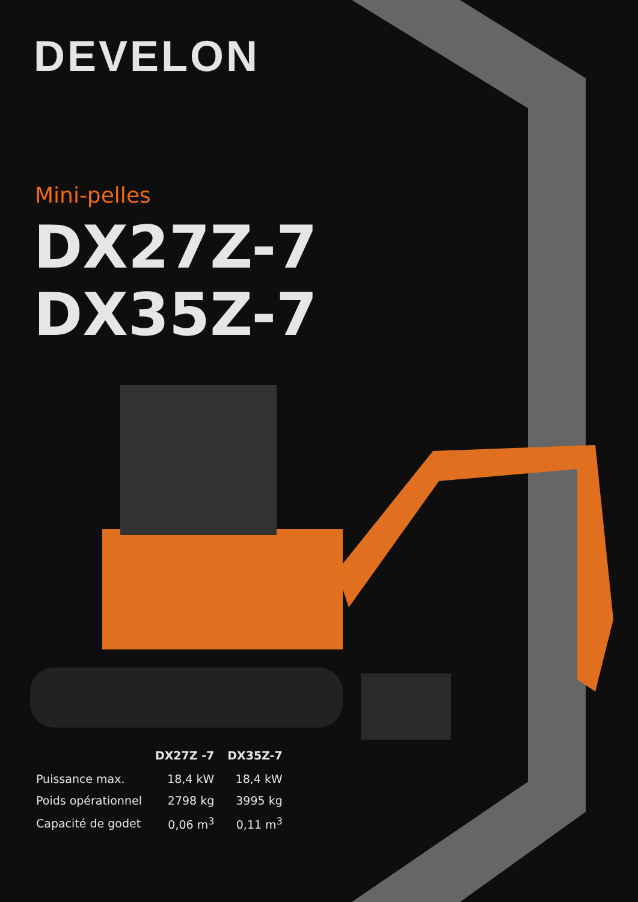DEVELON
Mini-pelles
DX27Z-7
DX35Z-7
| | DX27Z -7 | DX35Z-7 |
| --- | --- | --- |
| Puissance max. | 18,4 kW | 18,4 kW |
| Poids opérationnel | 2798 kg | 3995 kg |
| Capacité de godet | 0,06 m<sup>3</sup> | 0,11 m<sup>3</sup> |